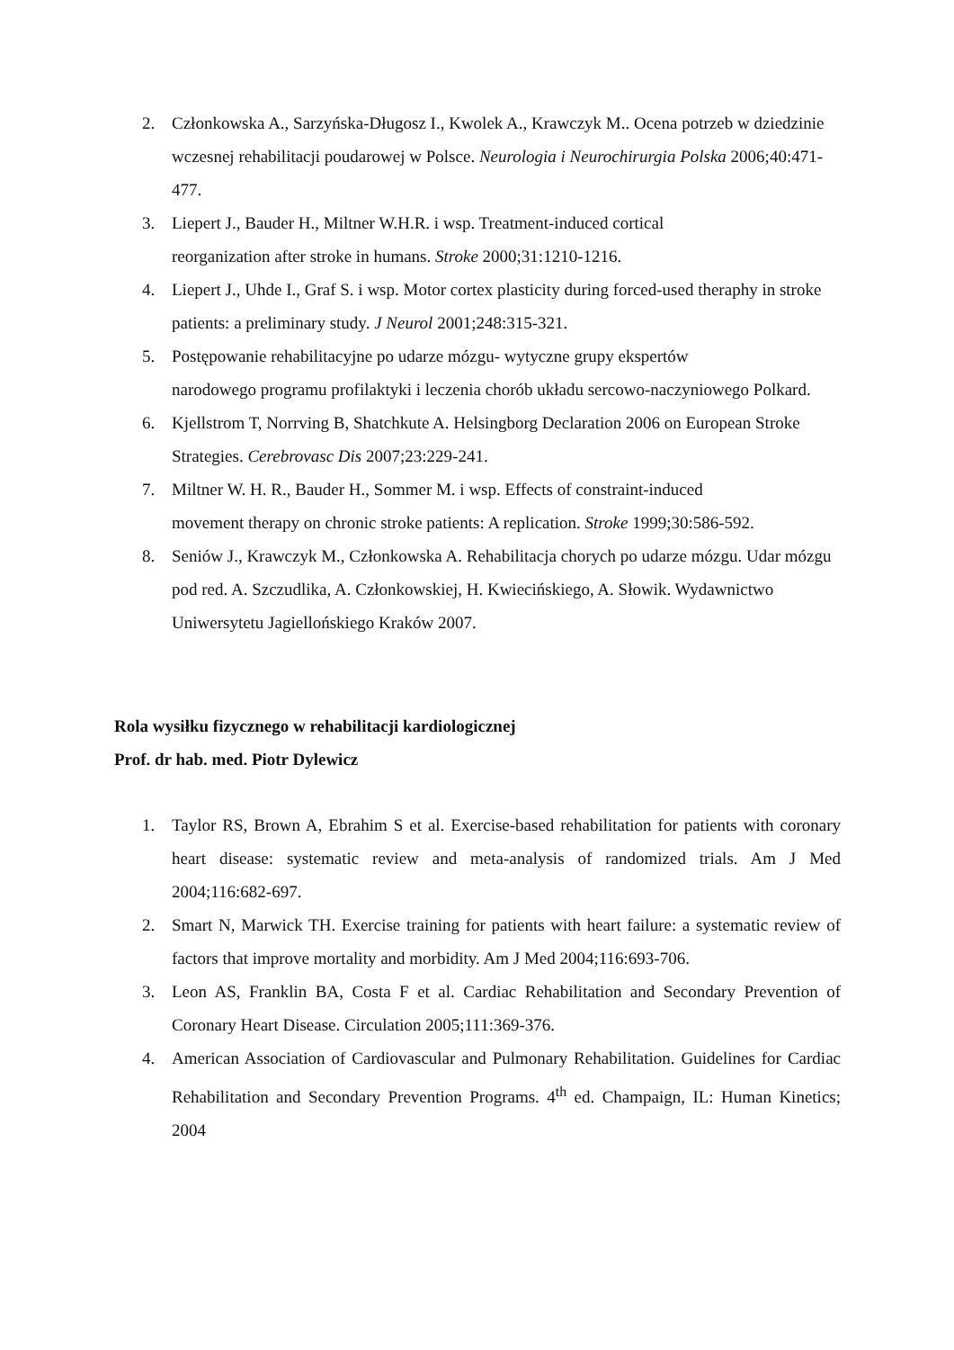2. Członkowska A., Sarzyńska-Długosz I., Kwolek A., Krawczyk M.. Ocena potrzeb w dziedzinie wczesnej rehabilitacji poudarowej w Polsce. Neurologia i Neurochirurgia Polska 2006;40:471-477.
3. Liepert J., Bauder H., Miltner W.H.R. i wsp. Treatment-induced cortical
reorganization after stroke in humans. Stroke 2000;31:1210-1216.
4. Liepert J., Uhde I., Graf S. i wsp. Motor cortex plasticity during forced-used theraphy in stroke patients: a preliminary study. J Neurol 2001;248:315-321.
5. Postępowanie rehabilitacyjne po udarze mózgu- wytyczne grupy ekspertów
narodowego programu profilaktyki i leczenia chorób układu sercowo-naczyniowego Polkard.
6. Kjellstrom T, Norrving B, Shatchkute A. Helsingborg Declaration 2006 on European Stroke Strategies. Cerebrovasc Dis 2007;23:229-241.
7. Miltner W. H. R., Bauder H., Sommer M. i wsp. Effects of constraint-induced
movement therapy on chronic stroke patients: A replication. Stroke 1999;30:586-592.
8. Seniów J., Krawczyk M., Członkowska A. Rehabilitacja chorych po udarze mózgu. Udar mózgu pod red. A. Szczudlika, A. Członkowskiej, H. Kwiecińskiego, A. Słowik. Wydawnictwo Uniwersytetu Jagiellońskiego Kraków 2007.
Rola wysiłku fizycznego w rehabilitacji kardiologicznej
Prof. dr hab. med. Piotr Dylewicz
1. Taylor RS, Brown A, Ebrahim S et al. Exercise-based rehabilitation for patients with coronary heart disease: systematic review and meta-analysis of randomized trials. Am J Med 2004;116:682-697.
2. Smart N, Marwick TH. Exercise training for patients with heart failure: a systematic review of factors that improve mortality and morbidity. Am J Med 2004;116:693-706.
3. Leon AS, Franklin BA, Costa F et al. Cardiac Rehabilitation and Secondary Prevention of Coronary Heart Disease. Circulation 2005;111:369-376.
4. American Association of Cardiovascular and Pulmonary Rehabilitation. Guidelines for Cardiac Rehabilitation and Secondary Prevention Programs. 4<sup>th</sup> ed. Champaign, IL: Human Kinetics; 2004